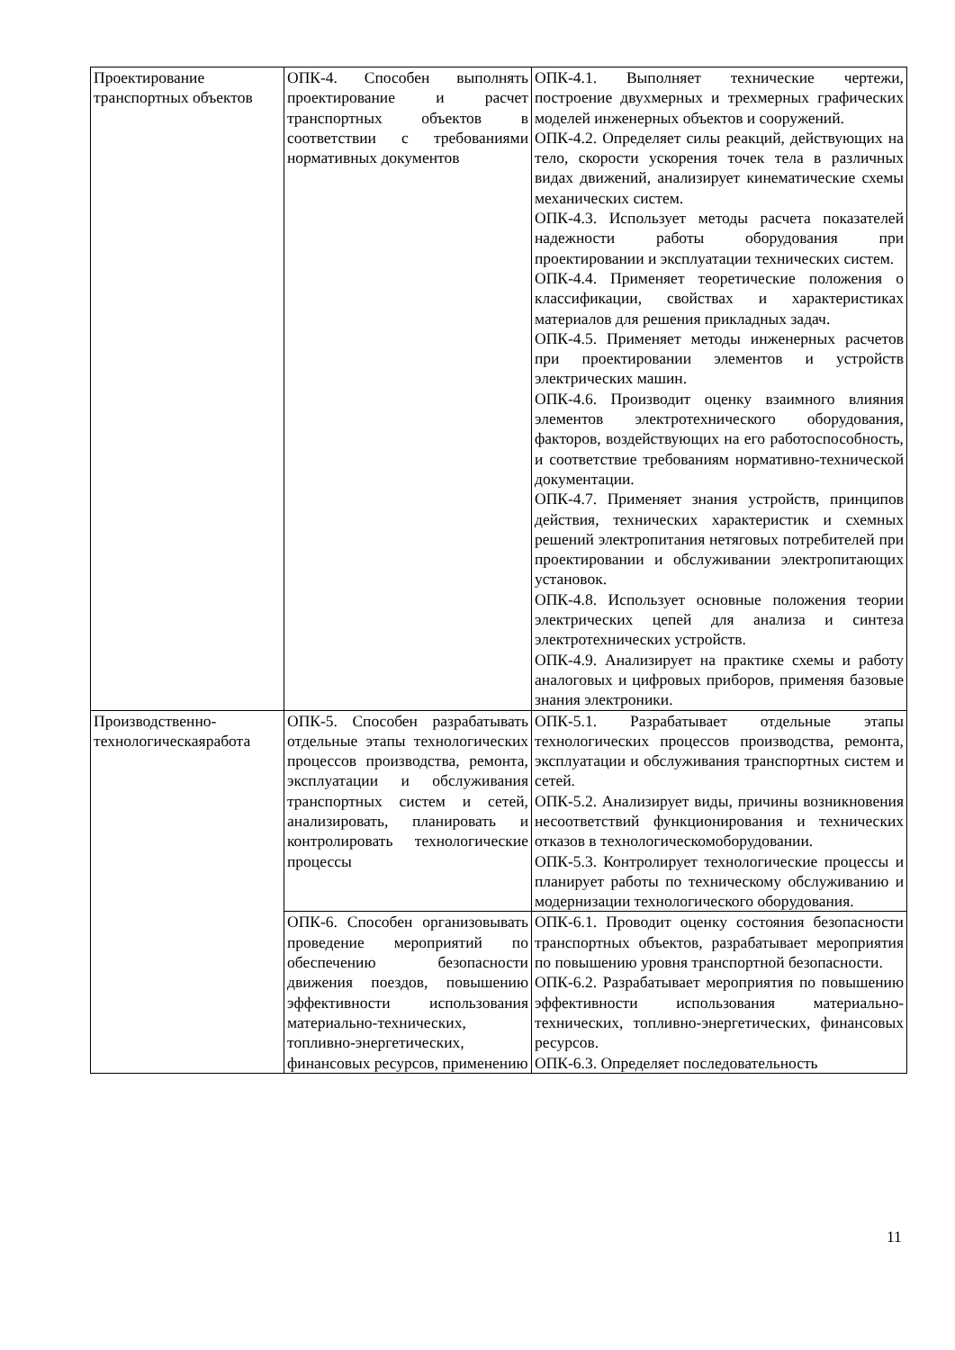| Проектирование транспортных объектов | ОПК-4. Способен выполнять проектирование и расчет транспортных объектов в соответствии с требованиями нормативных документов | ОПК-4.1. Выполняет технические чертежи, построение двухмерных и трехмерных графических моделей инженерных объектов и сооружений. ОПК-4.2. Определяет силы реакций, действующих на тело, скорости ускорения точек тела в различных видах движений, анализирует кинематические схемы механических систем. ОПК-4.3. Использует методы расчета показателей надежности работы оборудования при проектировании и эксплуатации технических систем. ОПК-4.4. Применяет теоретические положения о классификации, свойствах и характеристиках материалов для решения прикладных задач. ОПК-4.5. Применяет методы инженерных расчетов при проектировании элементов и устройств электрических машин. ОПК-4.6. Производит оценку взаимного влияния элементов электротехнического оборудования, факторов, воздействующих на его работоспособность, и соответствие требованиям нормативно-технической документации. ОПК-4.7. Применяет знания устройств, принципов действия, технических характеристик и схемных решений электропитания нетяговых потребителей при проектировании и обслуживании электропитающих установок. ОПК-4.8. Использует основные положения теории электрических цепей для анализа и синтеза электротехнических устройств. ОПК-4.9. Анализирует на практике схемы и работу аналоговых и цифровых приборов, применяя базовые знания электроники. |
| Производственно-технологическаяработа | ОПК-5. Способен разрабатывать отдельные этапы технологических процессов производства, ремонта, эксплуатации и обслуживания транспортных систем и сетей, анализировать, планировать и контролировать технологические процессы | ОПК-5.1. Разрабатывает отдельные этапы технологических процессов производства, ремонта, эксплуатации и обслуживания транспортных систем и сетей. ОПК-5.2. Анализирует виды, причины возникновения несоответствий функционирования и технических отказов в технологическомоборудовании. ОПК-5.3. Контролирует технологические процессы и планирует работы по техническому обслуживанию и модернизации технологического оборудования. |
| | ОПК-6. Способен организовывать проведение мероприятий по обеспечению безопасности движения поездов, повышению эффективности использования материально-технических, топливно-энергетических, финансовых ресурсов, применению | ОПК-6.1. Проводит оценку состояния безопасности транспортных объектов, разрабатывает мероприятия по повышению уровня транспортной безопасности. ОПК-6.2. Разрабатывает мероприятия по повышению эффективности использования материально-технических, топливно-энергетических, финансовых ресурсов. ОПК-6.3. Определяет последовательность |
11